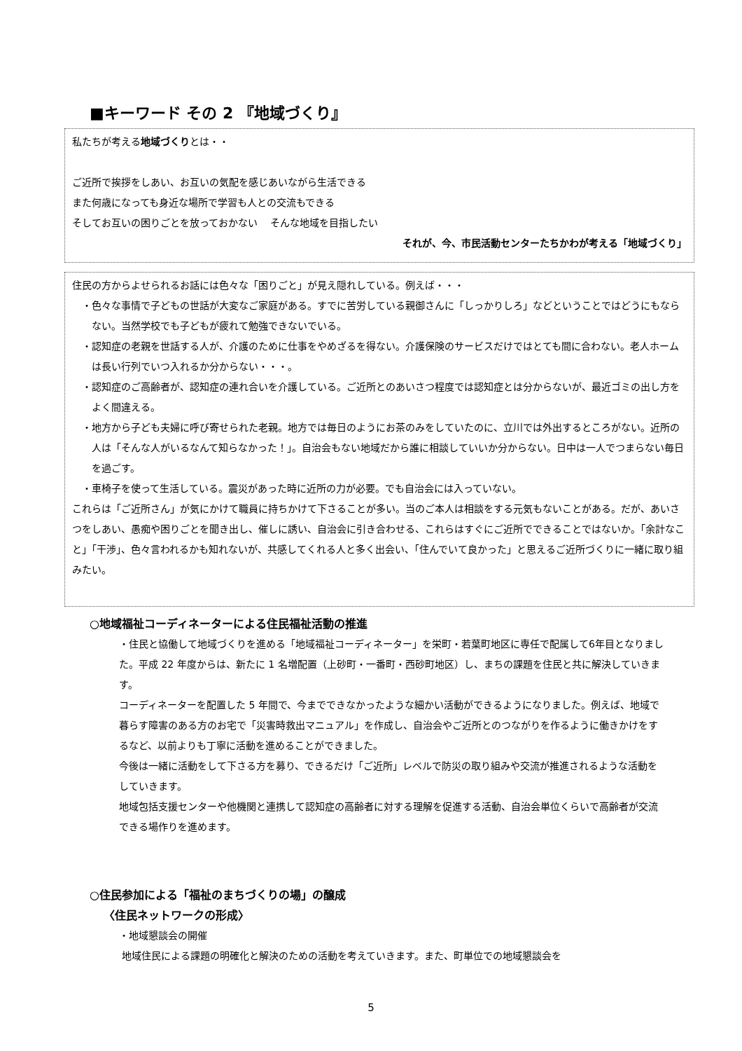■キーワード その 2 『地域づくり』
私たちが考える地域づくりとは・・
ご近所で挨拶をしあい、お互いの気配を感じあいながら生活できる
また何歳になっても身近な場所で学習も人との交流もできる
そしてお互いの困りごとを放っておかない　 そんな地域を目指したい
それが、今、市民活動センターたちかわが考える「地域づくり」
住民の方からよせられるお話には色々な「困りごと」が見え隠れしている。例えば・・・
・色々な事情で子どもの世話が大変なご家庭がある。すでに苦労している親御さんに「しっかりしろ」などということではどうにもならない。当然学校でも子どもが疲れて勉強できないでいる。
・認知症の老親を世話する人が、介護のために仕事をやめざるを得ない。介護保険のサービスだけではとても間に合わない。老人ホームは長い行列でいつ入れるか分からない・・・。
・認知症のご高齢者が、認知症の連れ合いを介護している。ご近所とのあいさつ程度では認知症とは分からないが、最近ゴミの出し方をよく間違える。
・地方から子ども夫婦に呼び寄せられた老親。地方では毎日のようにお茶のみをしていたのに、立川では外出するところがない。近所の人は「そんな人がいるなんて知らなかった！」。自治会もない地域だから誰に相談していいか分からない。日中は一人でつまらない毎日を過ごす。
・車椅子を使って生活している。震災があった時に近所の力が必要。でも自治会には入っていない。
これらは「ご近所さん」が気にかけて職員に持ちかけて下さることが多い。当のご本人は相談をする元気もないことがある。だが、あいさつをしあい、愚痴や困りごとを聞き出し、催しに誘い、自治会に引き合わせる、これらはすぐにご近所でできることではないか。「余計なこと」「干渉」、色々言われるかも知れないが、共感してくれる人と多く出会い、「住んでいて良かった」と思えるご近所づくりに一緒に取り組みたい。
○地域福祉コーディネーターによる住民福祉活動の推進
・住民と協働して地域づくりを進める「地域福祉コーディネーター」を栄町・若葉町地区に専任で配属して6年目となりました。平成 22 年度からは、新たに 1 名増配置（上砂町・一番町・西砂町地区）し、まちの課題を住民と共に解決していきます。
コーディネーターを配置した 5 年間で、今までできなかったような細かい活動ができるようになりました。例えば、地域で暮らす障害のある方のお宅で「災害時救出マニュアル」を作成し、自治会やご近所とのつながりを作るように働きかけをするなど、以前よりも丁寧に活動を進めることができました。
今後は一緒に活動をして下さる方を募り、できるだけ「ご近所」レベルで防災の取り組みや交流が推進されるような活動をしていきます。
地域包括支援センターや他機関と連携して認知症の高齢者に対する理解を促進する活動、自治会単位くらいで高齢者が交流できる場作りを進めます。
○住民参加による「福祉のまちづくりの場」の醸成
〈住民ネットワークの形成〉
・地域懇談会の開催
地域住民による課題の明確化と解決のための活動を考えていきます。また、町単位での地域懇談会を
5